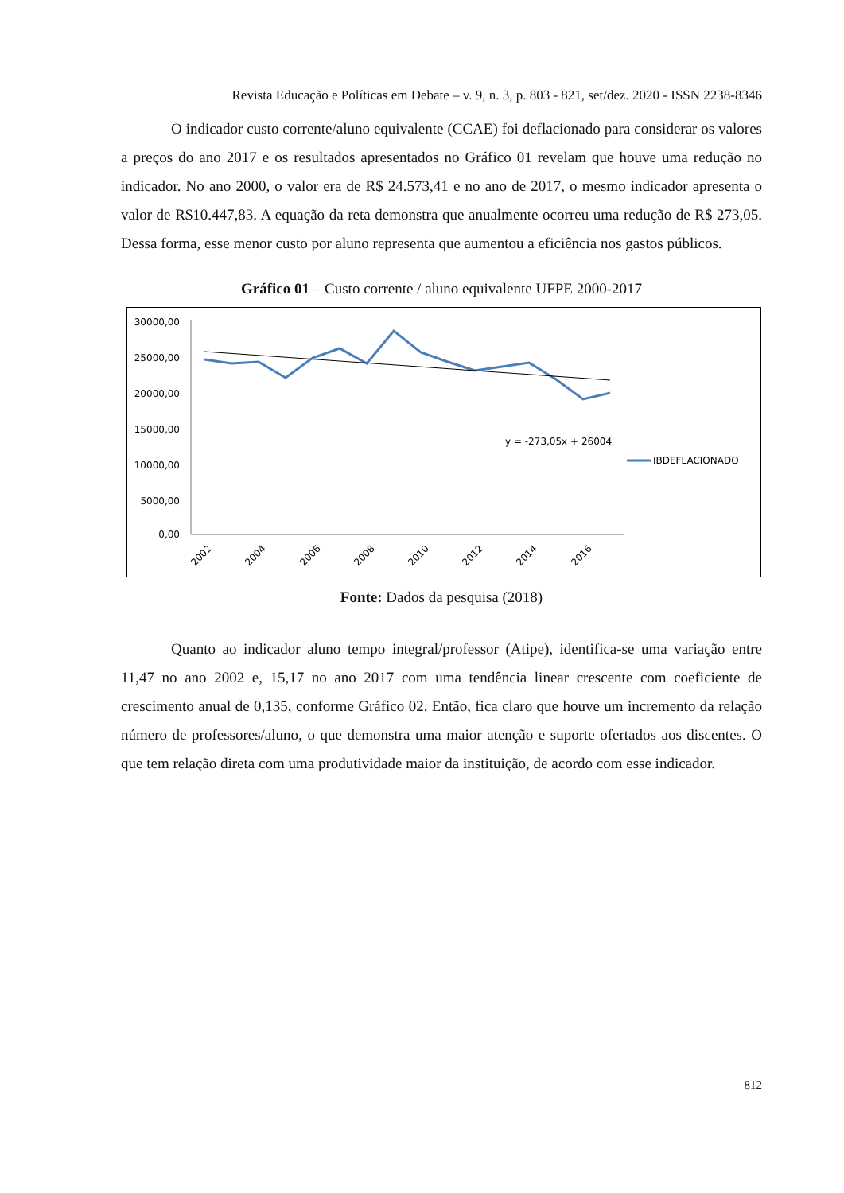Revista Educação e Políticas em Debate – v. 9, n. 3, p. 803 - 821, set/dez. 2020 - ISSN 2238-8346
O indicador custo corrente/aluno equivalente (CCAE) foi deflacionado para considerar os valores a preços do ano 2017 e os resultados apresentados no Gráfico 01 revelam que houve uma redução no indicador. No ano 2000, o valor era de R$ 24.573,41 e no ano de 2017, o mesmo indicador apresenta o valor de R$10.447,83. A equação da reta demonstra que anualmente ocorreu uma redução de R$ 273,05. Dessa forma, esse menor custo por aluno representa que aumentou a eficiência nos gastos públicos.
Gráfico 01 – Custo corrente / aluno equivalente UFPE 2000-2017
30000,00
25000,00
20000,00
15000,00
10000,00
5000,00
0,00
2002
2004
2006
2008
2010
2012
2014
2016
y = -273,05x + 26004
IBDEFLACIONADO
Fonte: Dados da pesquisa (2018)
Quanto ao indicador aluno tempo integral/professor (Atipe), identifica-se uma variação entre 11,47 no ano 2002 e, 15,17 no ano 2017 com uma tendência linear crescente com coeficiente de crescimento anual de 0,135, conforme Gráfico 02. Então, fica claro que houve um incremento da relação número de professores/aluno, o que demonstra uma maior atenção e suporte ofertados aos discentes. O que tem relação direta com uma produtividade maior da instituição, de acordo com esse indicador.
812